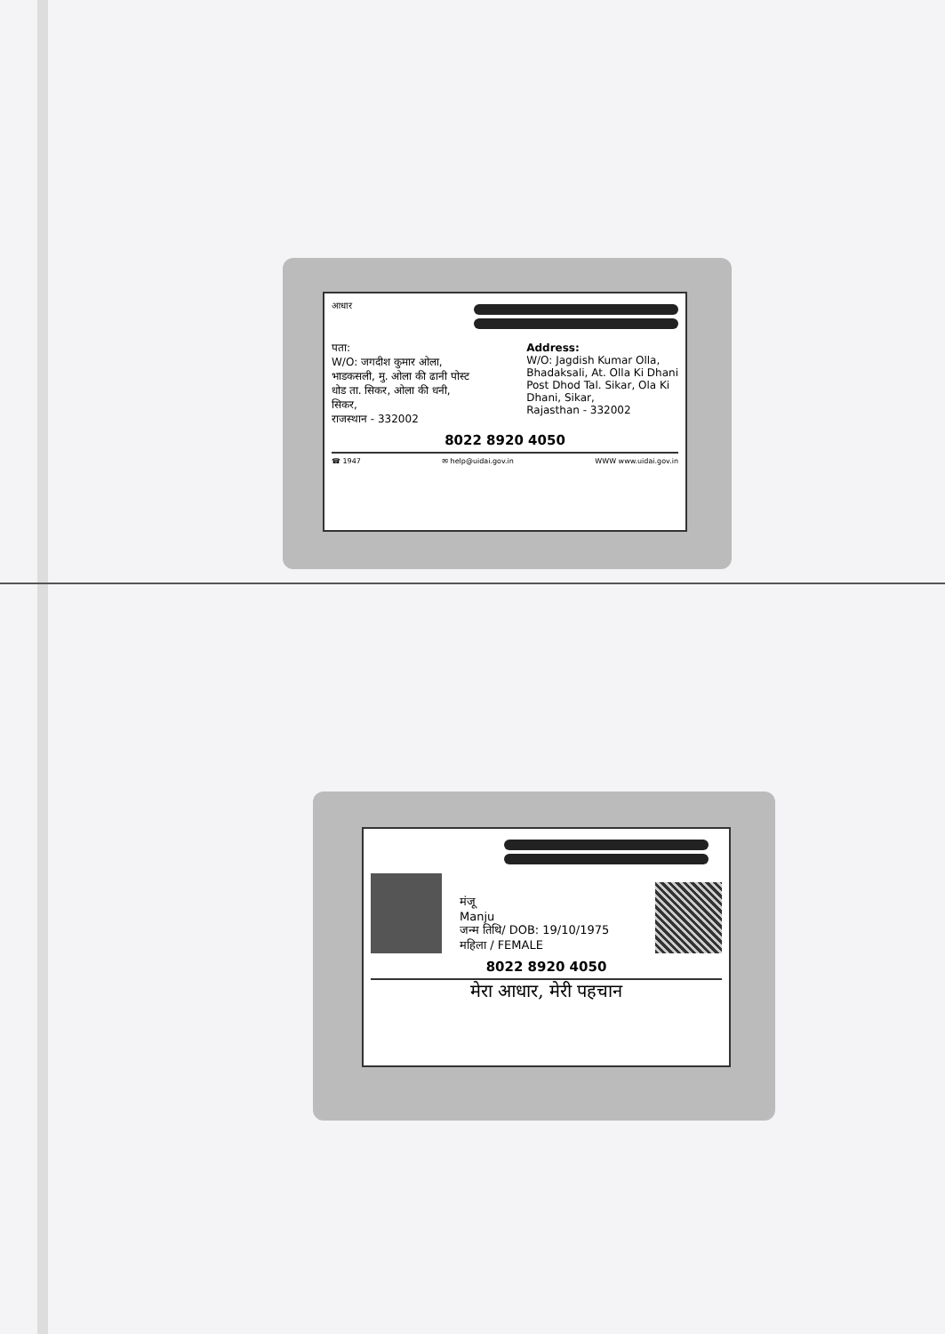आधार
पता:
W/O: जगदीश कुमार ओला,
भाडकसली, मु. ओला की ढानी पोस्ट
धोड ता. सिकर, ओला की धनी,
सिकर,
राजस्थान - 332002
Address:
W/O: Jagdish Kumar Olla,
Bhadaksali, At. Olla Ki Dhani
Post Dhod Tal. Sikar, Ola Ki
Dhani, Sikar,
Rajasthan - 332002
8022 8920 4050
☎ 1947 ✉ help@uidai.gov.in WWW www.uidai.gov.in
मंजू
Manju
जन्म तिथि/ DOB: 19/10/1975
महिला / FEMALE
8022 8920 4050
मेरा आधार, मेरी पहचान